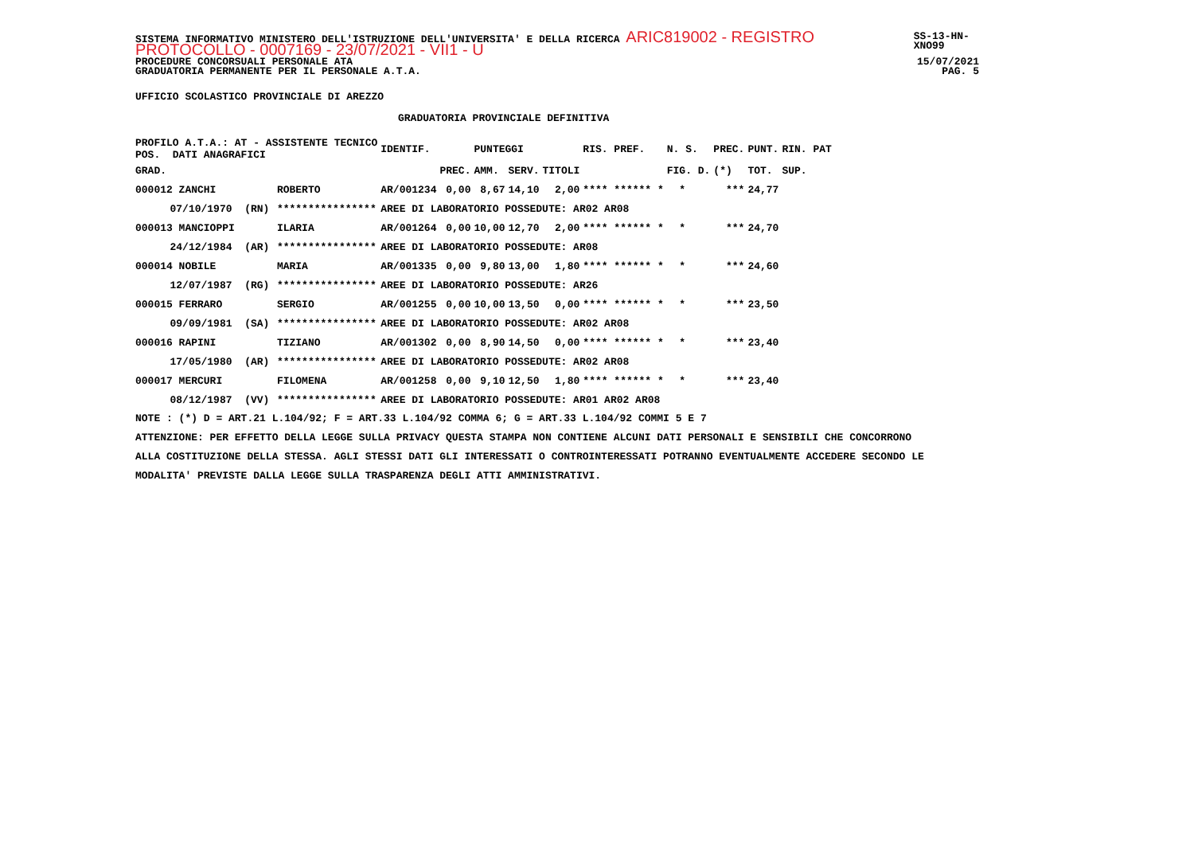SISTEMA INFORMATIVO MINISTERO DELL'ISTRUZIONE DELL'UNIVERSITA' E DELLA RICERCA ARIC819002 - REGISTRO PROTOCOLLO - 0007169 - 23/07/2021 - VII1 - U SS-13-HN-XNO99
PROCEDURE CONCORSUALI PERSONALE ATA 15/07/2021
GRADUATORIA PERMANENTE PER IL PERSONALE A.T.A. PAG. 5
UFFICIO SCOLASTICO PROVINCIALE DI AREZZO
GRADUATORIA PROVINCIALE DEFINITIVA
| PROFILO A.T.A.: AT - ASSISTENTE TECNICO POS. DATI ANAGRAFICI | | | | IDENTIF. | | PUNTEGGI | | | RIS. PREF. | N. S. | PREC. | PUNT. | RIN. PAT |
| --- | --- | --- | --- | --- | --- | --- | --- | --- | --- | --- | --- | --- | --- |
| GRAD. | | | | | PREC. | AMM. | SERV. | TITOLI | | FIG. D. | (*) | TOT. | SUP. |
| 000012 ZANCHI | | | ROBERTO | AR/001234 | 0,00 | 8,67 | 14,10 | 2,00 | **** ****** * | * | *** | 24,77 | |
| | 07/10/1970 (RN) | | **************** | AREE DI LABORATORIO POSSEDUTE: AR02 AR08 | | | | | | | | | |
| 000013 MANCIOPPI | | | ILARIA | AR/001264 | 0,00 | 10,00 | 12,70 | 2,00 | **** ****** * | * | *** | 24,70 | |
| | 24/12/1984 (AR) | | **************** | AREE DI LABORATORIO POSSEDUTE: AR08 | | | | | | | | | |
| 000014 NOBILE | | | MARIA | AR/001335 | 0,00 | 9,80 | 13,00 | 1,80 | **** ****** * | * | *** | 24,60 | |
| | 12/07/1987 (RG) | | **************** | AREE DI LABORATORIO POSSEDUTE: AR26 | | | | | | | | | |
| 000015 FERRARO | | | SERGIO | AR/001255 | 0,00 | 10,00 | 13,50 | 0,00 | **** ****** * | * | *** | 23,50 | |
| | 09/09/1981 (SA) | | **************** | AREE DI LABORATORIO POSSEDUTE: AR02 AR08 | | | | | | | | | |
| 000016 RAPINI | | | TIZIANO | AR/001302 | 0,00 | 8,90 | 14,50 | 0,00 | **** ****** * | * | *** | 23,40 | |
| | 17/05/1980 (AR) | | **************** | AREE DI LABORATORIO POSSEDUTE: AR02 AR08 | | | | | | | | | |
| 000017 MERCURI | | | FILOMENA | AR/001258 | 0,00 | 9,10 | 12,50 | 1,80 | **** ****** * | * | *** | 23,40 | |
| | 08/12/1987 (VV) | | **************** | AREE DI LABORATORIO POSSEDUTE: AR01 AR02 AR08 | | | | | | | | | |
NOTE : (*) D = ART.21 L.104/92; F = ART.33 L.104/92 COMMA 6; G = ART.33 L.104/92 COMMI 5 E 7
ATTENZIONE: PER EFFETTO DELLA LEGGE SULLA PRIVACY QUESTA STAMPA NON CONTIENE ALCUNI DATI PERSONALI E SENSIBILI CHE CONCORRONO
ALLA COSTITUZIONE DELLA STESSA. AGLI STESSI DATI GLI INTERESSATI O CONTROINTERESSATI POTRANNO EVENTUALMENTE ACCEDERE SECONDO LE
MODALITA' PREVISTE DALLA LEGGE SULLA TRASPARENZA DEGLI ATTI AMMINISTRATIVI.